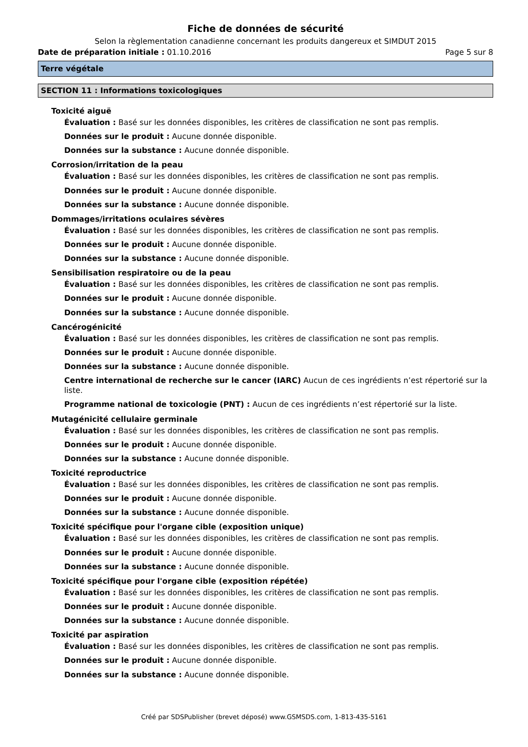Fiche de données de sécurité
Selon la règlementation canadienne concernant les produits dangereux et SIMDUT 2015
Date de préparation initiale : 01.10.2016 Page 5 sur 8
Terre végétale
SECTION 11 : Informations toxicologiques
Toxicité aiguë
Évaluation : Basé sur les données disponibles, les critères de classification ne sont pas remplis.
Données sur le produit : Aucune donnée disponible.
Données sur la substance : Aucune donnée disponible.
Corrosion/irritation de la peau
Évaluation : Basé sur les données disponibles, les critères de classification ne sont pas remplis.
Données sur le produit : Aucune donnée disponible.
Données sur la substance : Aucune donnée disponible.
Dommages/irritations oculaires sévères
Évaluation : Basé sur les données disponibles, les critères de classification ne sont pas remplis.
Données sur le produit : Aucune donnée disponible.
Données sur la substance : Aucune donnée disponible.
Sensibilisation respiratoire ou de la peau
Évaluation : Basé sur les données disponibles, les critères de classification ne sont pas remplis.
Données sur le produit : Aucune donnée disponible.
Données sur la substance : Aucune donnée disponible.
Cancérogénicité
Évaluation : Basé sur les données disponibles, les critères de classification ne sont pas remplis.
Données sur le produit : Aucune donnée disponible.
Données sur la substance : Aucune donnée disponible.
Centre international de recherche sur le cancer (IARC) Aucun de ces ingrédients n’est répertorié sur la liste.
Programme national de toxicologie (PNT) : Aucun de ces ingrédients n’est répertorié sur la liste.
Mutagénicité cellulaire germinale
Évaluation : Basé sur les données disponibles, les critères de classification ne sont pas remplis.
Données sur le produit : Aucune donnée disponible.
Données sur la substance : Aucune donnée disponible.
Toxicité reproductrice
Évaluation : Basé sur les données disponibles, les critères de classification ne sont pas remplis.
Données sur le produit : Aucune donnée disponible.
Données sur la substance : Aucune donnée disponible.
Toxicité spécifique pour l'organe cible (exposition unique)
Évaluation : Basé sur les données disponibles, les critères de classification ne sont pas remplis.
Données sur le produit : Aucune donnée disponible.
Données sur la substance : Aucune donnée disponible.
Toxicité spécifique pour l'organe cible (exposition répétée)
Évaluation : Basé sur les données disponibles, les critères de classification ne sont pas remplis.
Données sur le produit : Aucune donnée disponible.
Données sur la substance : Aucune donnée disponible.
Toxicité par aspiration
Évaluation : Basé sur les données disponibles, les critères de classification ne sont pas remplis.
Données sur le produit : Aucune donnée disponible.
Données sur la substance : Aucune donnée disponible.
Créé par SDSPublisher (brevet déposé) www.GSMSDS.com, 1-813-435-5161